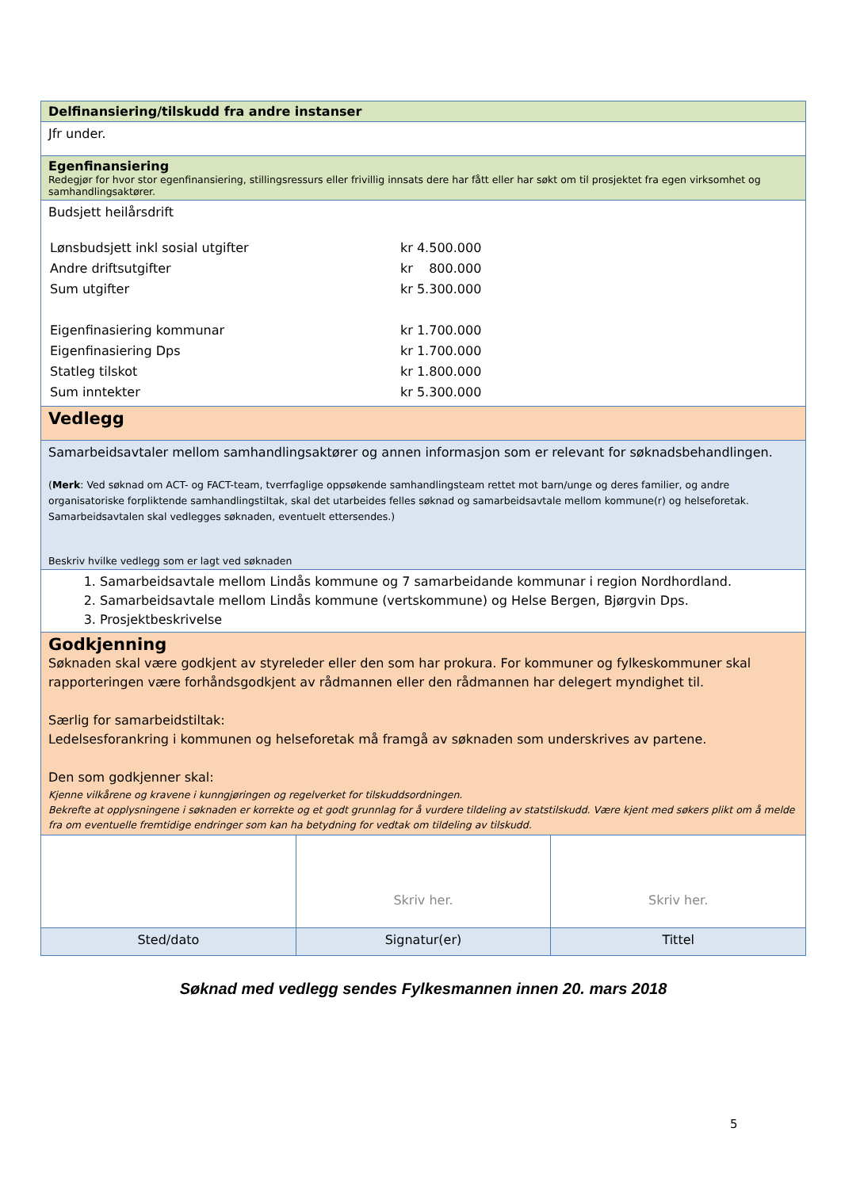| Delfinansiering/tilskudd fra andre instanser |
| Jfr under. |
| Egenfinansiering Redegjør for hvor stor egenfinansiering, stillingsressurs eller frivillig innsats dere har fått eller har søkt om til prosjektet fra egen virksomhet og samhandlingsaktører. |
| Budsjett heilårsdrift / Lønsbudsjett inkl sosial utgifter / kr 4.500.000 / / Andre driftsutgifter / kr 800.000 / / Sum utgifter / kr 5.300.000 / / Eigenfinasiering kommunar / kr 1.700.000 / / Eigenfinasiering Dps / kr 1.700.000 / / Statleg tilskot / kr 1.800.000 / / Sum inntekter / kr 5.300.000 / |
| Vedlegg |
| Samarbeidsavtaler mellom samhandlingsaktører og annen informasjon som er relevant for søknadsbehandlingen. ( Merk : Ved søknad om ACT- og FACT-team, tverrfaglige oppsøkende samhandlingsteam rettet mot barn/unge og deres familier, og andre organisatoriske forpliktende samhandlingstiltak, skal det utarbeides felles søknad og samarbeidsavtale mellom kommune(r) og helseforetak. Samarbeidsavtalen skal vedlegges søknaden, eventuelt ettersendes.) Beskriv hvilke vedlegg som er lagt ved søknaden |
| 1. Samarbeidsavtale mellom Lindås kommune og 7 samarbeidande kommunar i region Nordhordland. 2. Samarbeidsavtale mellom Lindås kommune (vertskommune) og Helse Bergen, Bjørgvin Dps. 3. Prosjektbeskrivelse |
| Godkjenning Søknaden skal være godkjent av styreleder eller den som har prokura. For kommuner og fylkeskommuner skal rapporteringen være forhåndsgodkjent av rådmannen eller den rådmannen har delegert myndighet til. Særlig for samarbeidstiltak: Ledelsesforankring i kommunen og helseforetak må framgå av søknaden som underskrives av partene. Den som godkjenner skal: Kjenne vilkårene og kravene i kunngjøringen og regelverket for tilskuddsordningen. Bekrefte at opplysningene i søknaden er korrekte og et godt grunnlag for å vurdere tildeling av statstilskudd. Være kjent med søkers plikt om å melde fra om eventuelle fremtidige endringer som kan ha betydning for vedtak om tildeling av tilskudd. |
| | Skriv her. | Skriv her. |
| Sted/dato | Signatur(er) | Tittel |
Søknad med vedlegg sendes Fylkesmannen innen 20. mars 2018
5